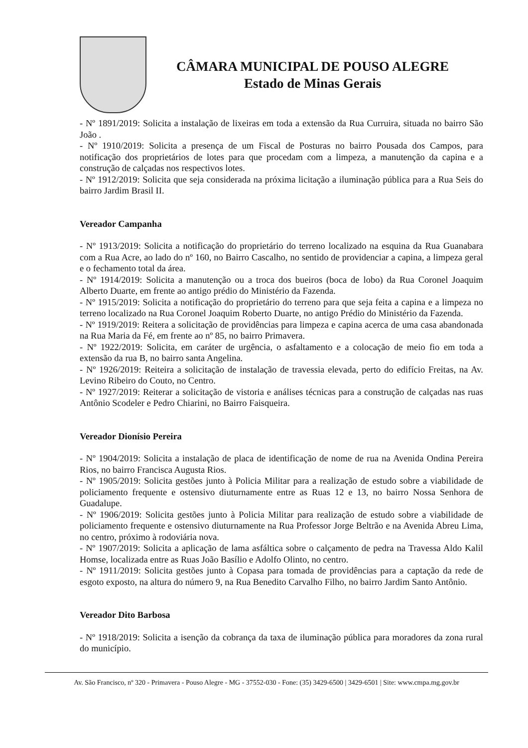CÂMARA MUNICIPAL DE POUSO ALEGRE
Estado de Minas Gerais
- Nº 1891/2019: Solicita a instalação de lixeiras em toda a extensão da Rua Curruira, situada no bairro São João .
- Nº 1910/2019: Solicita a presença de um Fiscal de Posturas no bairro Pousada dos Campos, para notificação dos proprietários de lotes para que procedam com a limpeza, a manutenção da capina e a construção de calçadas nos respectivos lotes.
- Nº 1912/2019: Solicita que seja considerada na próxima licitação a iluminação pública para a Rua Seis do bairro Jardim Brasil II.
Vereador Campanha
- Nº 1913/2019: Solicita a notificação do proprietário do terreno localizado na esquina da Rua Guanabara com a Rua Acre, ao lado do nº 160, no Bairro Cascalho, no sentido de providenciar a capina, a limpeza geral e o fechamento total da área.
- Nº 1914/2019: Solicita a manutenção ou a troca dos bueiros (boca de lobo) da Rua Coronel Joaquim Alberto Duarte, em frente ao antigo prédio do Ministério da Fazenda.
- Nº 1915/2019: Solicita a notificação do proprietário do terreno para que seja feita a capina e a limpeza no terreno localizado na Rua Coronel Joaquim Roberto Duarte, no antigo Prédio do Ministério da Fazenda.
- Nº 1919/2019: Reitera a solicitação de providências para limpeza e capina acerca de uma casa abandonada na Rua Maria da Fé, em frente ao nº 85, no bairro Primavera.
- Nº 1922/2019: Solicita, em caráter de urgência, o asfaltamento e a colocação de meio fio em toda a extensão da rua B, no bairro santa Angelina.
- Nº 1926/2019: Reiteira a solicitação de instalação de travessia elevada, perto do edifício Freitas, na Av. Levino Ribeiro do Couto, no Centro.
- Nº 1927/2019: Reiterar a solicitação de vistoria e análises técnicas para a construção de calçadas nas ruas Antônio Scodeler e Pedro Chiarini, no Bairro Faisqueira.
Vereador Dionísio Pereira
- Nº 1904/2019: Solicita a instalação de placa de identificação de nome de rua na Avenida Ondina Pereira Rios, no bairro Francisca Augusta Rios.
- Nº 1905/2019: Solicita gestões junto à Policia Militar para a realização de estudo sobre a viabilidade de policiamento frequente e ostensivo diuturnamente entre as Ruas 12 e 13, no bairro Nossa Senhora de Guadalupe.
- Nº 1906/2019: Solicita gestões junto à Policia Militar para realização de estudo sobre a viabilidade de policiamento frequente e ostensivo diuturnamente na Rua Professor Jorge Beltrão e na Avenida Abreu Lima, no centro, próximo à rodoviária nova.
- Nº 1907/2019: Solicita a aplicação de lama asfáltica sobre o calçamento de pedra na Travessa Aldo Kalil Homse, localizada entre as Ruas João Basílio e Adolfo Olinto, no centro.
- Nº 1911/2019: Solicita gestões junto à Copasa para tomada de providências para a captação da rede de esgoto exposto, na altura do número 9, na Rua Benedito Carvalho Filho, no bairro Jardim Santo Antônio.
Vereador Dito Barbosa
- Nº 1918/2019: Solicita a isenção da cobrança da taxa de iluminação pública para moradores da zona rural do município.
Av. São Francisco, nº 320 - Primavera - Pouso Alegre - MG - 37552-030 - Fone: (35) 3429-6500 | 3429-6501 | Site: www.cmpa.mg.gov.br